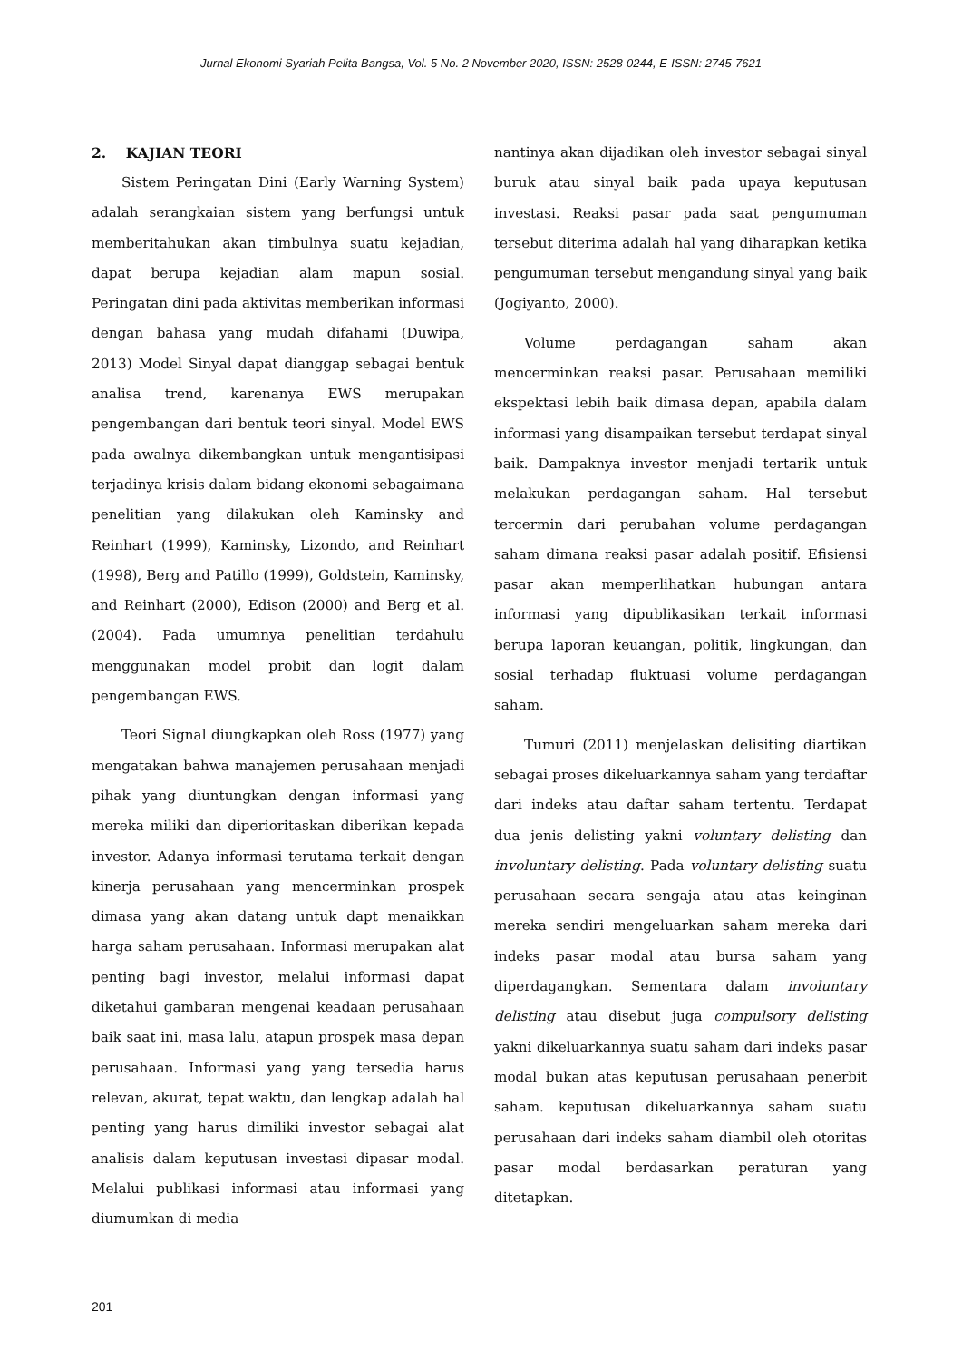Jurnal Ekonomi Syariah Pelita Bangsa, Vol. 5 No. 2 November 2020, ISSN: 2528-0244, E-ISSN: 2745-7621
2. KAJIAN TEORI
Sistem Peringatan Dini (Early Warning System) adalah serangkaian sistem yang berfungsi untuk memberitahukan akan timbulnya suatu kejadian, dapat berupa kejadian alam mapun sosial. Peringatan dini pada aktivitas memberikan informasi dengan bahasa yang mudah difahami (Duwipa, 2013) Model Sinyal dapat dianggap sebagai bentuk analisa trend, karenanya EWS merupakan pengembangan dari bentuk teori sinyal. Model EWS pada awalnya dikembangkan untuk mengantisipasi terjadinya krisis dalam bidang ekonomi sebagaimana penelitian yang dilakukan oleh Kaminsky and Reinhart (1999), Kaminsky, Lizondo, and Reinhart (1998), Berg and Patillo (1999), Goldstein, Kaminsky, and Reinhart (2000), Edison (2000) and Berg et al. (2004). Pada umumnya penelitian terdahulu menggunakan model probit dan logit dalam pengembangan EWS.
Teori Signal diungkapkan oleh Ross (1977) yang mengatakan bahwa manajemen perusahaan menjadi pihak yang diuntungkan dengan informasi yang mereka miliki dan diperioritaskan diberikan kepada investor. Adanya informasi terutama terkait dengan kinerja perusahaan yang mencerminkan prospek dimasa yang akan datang untuk dapt menaikkan harga saham perusahaan. Informasi merupakan alat penting bagi investor, melalui informasi dapat diketahui gambaran mengenai keadaan perusahaan baik saat ini, masa lalu, atapun prospek masa depan perusahaan. Informasi yang yang tersedia harus relevan, akurat, tepat waktu, dan lengkap adalah hal penting yang harus dimiliki investor sebagai alat analisis dalam keputusan investasi dipasar modal. Melalui publikasi informasi atau informasi yang diumumkan di media
nantinya akan dijadikan oleh investor sebagai sinyal buruk atau sinyal baik pada upaya keputusan investasi. Reaksi pasar pada saat pengumuman tersebut diterima adalah hal yang diharapkan ketika pengumuman tersebut mengandung sinyal yang baik (Jogiyanto, 2000).
Volume perdagangan saham akan mencerminkan reaksi pasar. Perusahaan memiliki ekspektasi lebih baik dimasa depan, apabila dalam informasi yang disampaikan tersebut terdapat sinyal baik. Dampaknya investor menjadi tertarik untuk melakukan perdagangan saham. Hal tersebut tercermin dari perubahan volume perdagangan saham dimana reaksi pasar adalah positif. Efisiensi pasar akan memperlihatkan hubungan antara informasi yang dipublikasikan terkait informasi berupa laporan keuangan, politik, lingkungan, dan sosial terhadap fluktuasi volume perdagangan saham.
Tumuri (2011) menjelaskan delisiting diartikan sebagai proses dikeluarkannya saham yang terdaftar dari indeks atau daftar saham tertentu. Terdapat dua jenis delisting yakni voluntary delisting dan involuntary delisting. Pada voluntary delisting suatu perusahaan secara sengaja atau atas keinginan mereka sendiri mengeluarkan saham mereka dari indeks pasar modal atau bursa saham yang diperdagangkan. Sementara dalam involuntary delisting atau disebut juga compulsory delisting yakni dikeluarkannya suatu saham dari indeks pasar modal bukan atas keputusan perusahaan penerbit saham. keputusan dikeluarkannya saham suatu perusahaan dari indeks saham diambil oleh otoritas pasar modal berdasarkan peraturan yang ditetapkan.
201